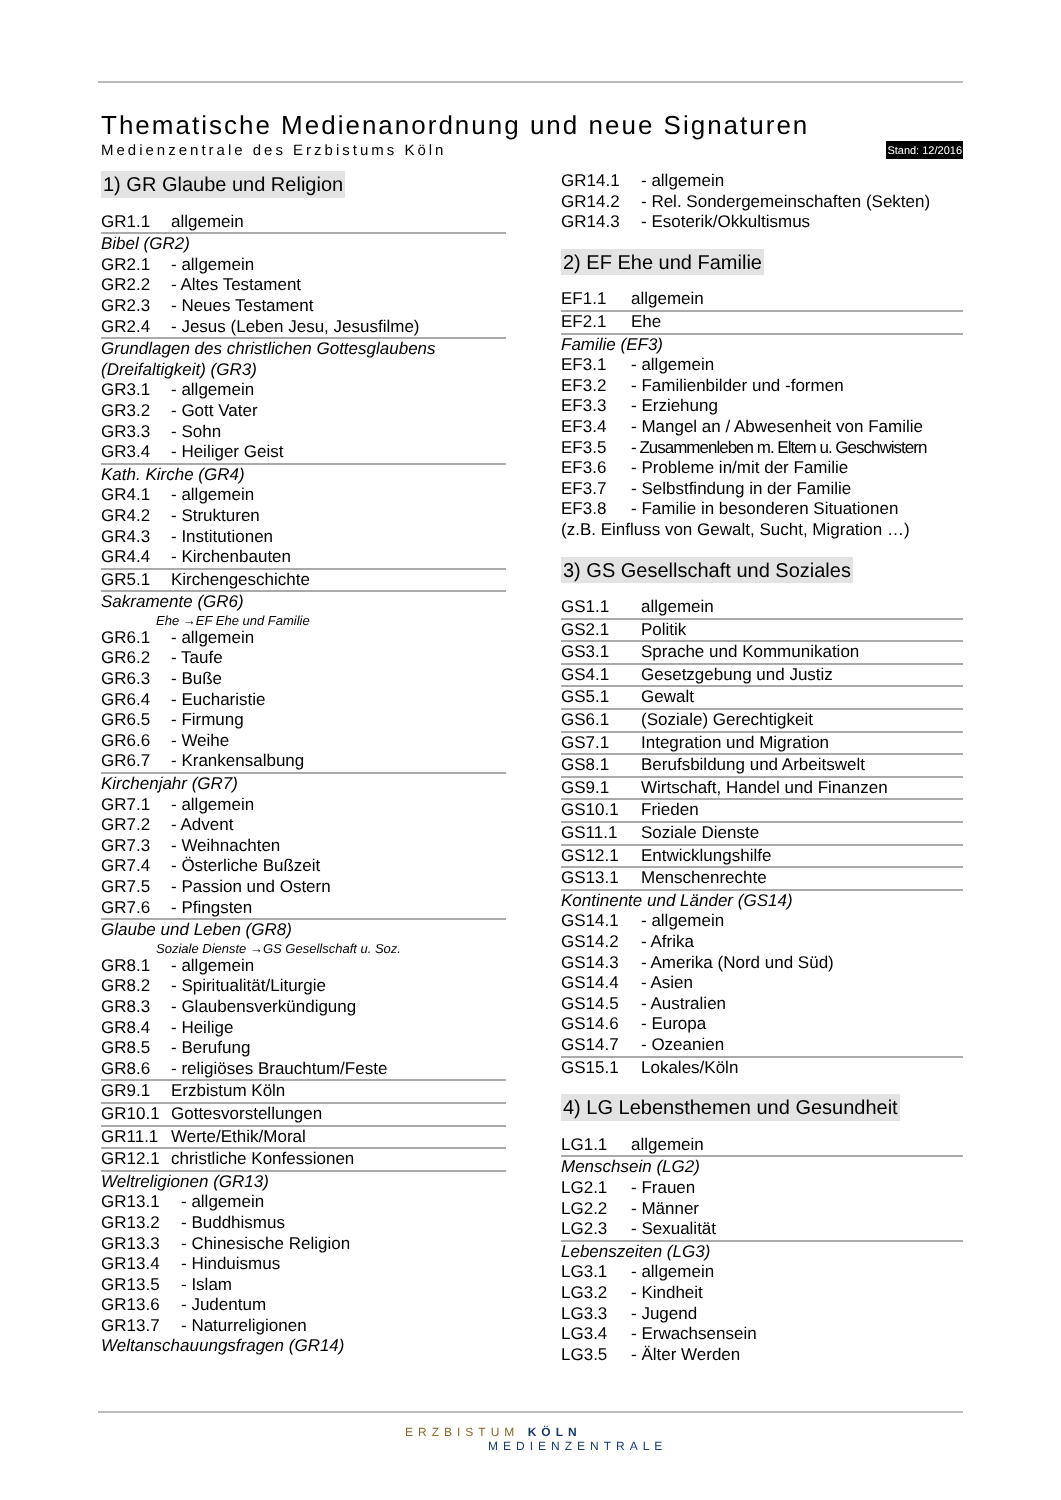Thematische Medienanordnung und neue Signaturen
Medienzentrale des Erzbistums Köln Stand: 12/2016
1) GR Glaube und Religion
GR1.1 allgemein
Bibel (GR2)
GR2.1 - allgemein
GR2.2 - Altes Testament
GR2.3 - Neues Testament
GR2.4 - Jesus (Leben Jesu, Jesusfilme)
Grundlagen des christlichen Gottesglaubens (Dreifaltigkeit) (GR3)
GR3.1 - allgemein
GR3.2 - Gott Vater
GR3.3 - Sohn
GR3.4 - Heiliger Geist
Kath. Kirche (GR4)
GR4.1 - allgemein
GR4.2 - Strukturen
GR4.3 - Institutionen
GR4.4 - Kirchenbauten
GR5.1 Kirchengeschichte
Sakramente (GR6)
Ehe →EF Ehe und Familie
GR6.1 - allgemein
GR6.2 - Taufe
GR6.3 - Buße
GR6.4 - Eucharistie
GR6.5 - Firmung
GR6.6 - Weihe
GR6.7 - Krankensalbung
Kirchenjahr (GR7)
GR7.1 - allgemein
GR7.2 - Advent
GR7.3 - Weihnachten
GR7.4 - Österliche Bußzeit
GR7.5 - Passion und Ostern
GR7.6 - Pfingsten
Glaube und Leben (GR8)
Soziale Dienste →GS Gesellschaft u. Soz.
GR8.1 - allgemein
GR8.2 - Spiritualität/Liturgie
GR8.3 - Glaubensverkündigung
GR8.4 - Heilige
GR8.5 - Berufung
GR8.6 - religiöses Brauchtum/Feste
GR9.1 Erzbistum Köln
GR10.1 Gottesvorstellungen
GR11.1 Werte/Ethik/Moral
GR12.1 christliche Konfessionen
Weltreligionen (GR13)
GR13.1 - allgemein
GR13.2 - Buddhismus
GR13.3 - Chinesische Religion
GR13.4 - Hinduismus
GR13.5 - Islam
GR13.6 - Judentum
GR13.7 - Naturreligionen
Weltanschauungsfragen (GR14)
GR14.1 - allgemein
GR14.2 - Rel. Sondergemeinschaften (Sekten)
GR14.3 - Esoterik/Okkultismus
2) EF Ehe und Familie
EF1.1 allgemein
EF2.1 Ehe
Familie (EF3)
EF3.1 - allgemein
EF3.2 - Familienbilder und -formen
EF3.3 - Erziehung
EF3.4 - Mangel an / Abwesenheit von Familie
EF3.5 - Zusammenleben m. Eltern u. Geschwistern
EF3.6 - Probleme in/mit der Familie
EF3.7 - Selbstfindung in der Familie
EF3.8 - Familie in besonderen Situationen
(z.B. Einfluss von Gewalt, Sucht, Migration …)
3) GS Gesellschaft und Soziales
GS1.1 allgemein
GS2.1 Politik
GS3.1 Sprache und Kommunikation
GS4.1 Gesetzgebung und Justiz
GS5.1 Gewalt
GS6.1 (Soziale) Gerechtigkeit
GS7.1 Integration und Migration
GS8.1 Berufsbildung und Arbeitswelt
GS9.1 Wirtschaft, Handel und Finanzen
GS10.1 Frieden
GS11.1 Soziale Dienste
GS12.1 Entwicklungshilfe
GS13.1 Menschenrechte
Kontinente und Länder (GS14)
GS14.1 - allgemein
GS14.2 - Afrika
GS14.3 - Amerika (Nord und Süd)
GS14.4 - Asien
GS14.5 - Australien
GS14.6 - Europa
GS14.7 - Ozeanien
GS15.1 Lokales/Köln
4) LG Lebensthemen und Gesundheit
LG1.1 allgemein
Menschsein (LG2)
LG2.1 - Frauen
LG2.2 - Männer
LG2.3 - Sexualität
Lebenszeiten (LG3)
LG3.1 - allgemein
LG3.2 - Kindheit
LG3.3 - Jugend
LG3.4 - Erwachsensein
LG3.5 - Älter Werden
ERZBISTUM KÖLN
MEDIENZENTRALE